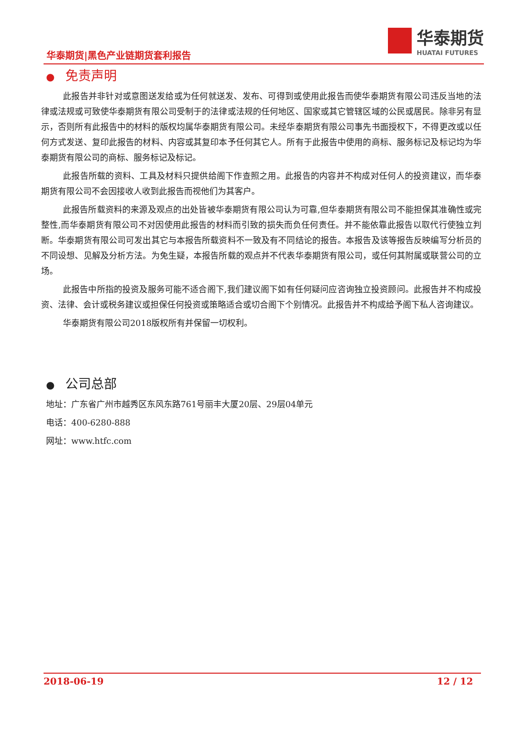华泰期货|黑色产业链期货套利报告
华泰期货
HUATAI FUTURES
● 免责声明
此报告并非针对或意图送发给或为任何就送发、发布、可得到或使用此报告而使华泰期货有限公司违反当地的法律或法规或可致使华泰期货有限公司受制于的法律或法规的任何地区、国家或其它管辖区域的公民或居民。除非另有显示，否则所有此报告中的材料的版权均属华泰期货有限公司。未经华泰期货有限公司事先书面授权下，不得更改或以任何方式发送、复印此报告的材料、内容或其复印本予任何其它人。所有于此报告中使用的商标、服务标记及标记均为华泰期货有限公司的商标、服务标记及标记。
此报告所载的资料、工具及材料只提供给阁下作查照之用。此报告的内容并不构成对任何人的投资建议，而华泰期货有限公司不会因接收人收到此报告而视他们为其客户。
此报告所载资料的来源及观点的出处皆被华泰期货有限公司认为可靠,但华泰期货有限公司不能担保其准确性或完整性,而华泰期货有限公司不对因使用此报告的材料而引致的损失而负任何责任。并不能依靠此报告以取代行使独立判断。华泰期货有限公司可发出其它与本报告所载资料不一致及有不同结论的报告。本报告及该等报告反映编写分析员的不同设想、见解及分析方法。为免生疑，本报告所载的观点并不代表华泰期货有限公司，或任何其附属或联营公司的立场。
此报告中所指的投资及服务可能不适合阁下,我们建议阁下如有任何疑问应咨询独立投资顾问。此报告并不构成投资、法律、会计或税务建议或担保任何投资或策略适合或切合阁下个别情况。此报告并不构成给予阁下私人咨询建议。
华泰期货有限公司2018版权所有并保留一切权利。
● 公司总部
地址：广东省广州市越秀区东风东路761号丽丰大厦20层、29层04单元
电话：400-6280-888
网址：www.htfc.com
2018-06-19 12 / 12